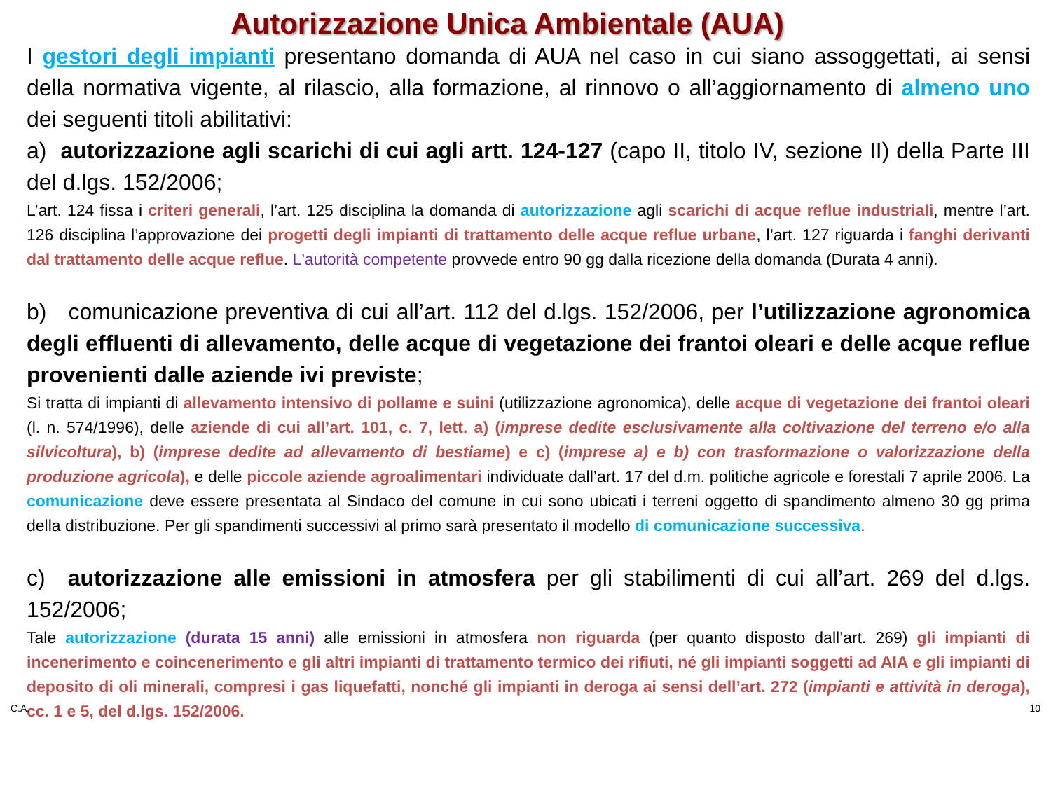Autorizzazione Unica Ambientale (AUA)
I gestori degli impianti presentano domanda di AUA nel caso in cui siano assoggettati, ai sensi della normativa vigente, al rilascio, alla formazione, al rinnovo o all’aggiornamento di almeno uno dei seguenti titoli abilitativi:
a) autorizzazione agli scarichi di cui agli artt. 124-127 (capo II, titolo IV, sezione II) della Parte III del d.lgs. 152/2006;
L’art. 124 fissa i criteri generali, l’art. 125 disciplina la domanda di autorizzazione agli scarichi di acque reflue industriali, mentre l’art. 126 disciplina l’approvazione dei progetti degli impianti di trattamento delle acque reflue urbane, l’art. 127 riguarda i fanghi derivanti dal trattamento delle acque reflue. L'autorità competente provvede entro 90 gg dalla ricezione della domanda (Durata 4 anni).
b) comunicazione preventiva di cui all’art. 112 del d.lgs. 152/2006, per l’utilizzazione agronomica degli effluenti di allevamento, delle acque di vegetazione dei frantoi oleari e delle acque reflue provenienti dalle aziende ivi previste;
Si tratta di impianti di allevamento intensivo di pollame e suini (utilizzazione agronomica), delle acque di vegetazione dei frantoi oleari (l. n. 574/1996), delle aziende di cui all’art. 101, c. 7, lett. a) (imprese dedite esclusivamente alla coltivazione del terreno e/o alla silvicoltura), b) (imprese dedite ad allevamento di bestiame) e c) (imprese a) e b) con trasformazione o valorizzazione della produzione agricola), e delle piccole aziende agroalimentari individuate dall’art. 17 del d.m. politiche agricole e forestali 7 aprile 2006. La comunicazione deve essere presentata al Sindaco del comune in cui sono ubicati i terreni oggetto di spandimento almeno 30 gg prima della distribuzione. Per gli spandimenti successivi al primo sarà presentato il modello di comunicazione successiva.
c) autorizzazione alle emissioni in atmosfera per gli stabilimenti di cui all’art. 269 del d.lgs. 152/2006;
Tale autorizzazione (durata 15 anni) alle emissioni in atmosfera non riguarda (per quanto disposto dall’art. 269) gli impianti di incenerimento e coincenerimento e gli altri impianti di trattamento termico dei rifiuti, né gli impianti soggetti ad AIA e gli impianti di deposito di oli minerali, compresi i gas liquefatti, nonché gli impianti in deroga ai sensi dell’art. 272 (impianti e attività in deroga), cc. 1 e 5, del d.lgs. 152/2006.
C.A. 10